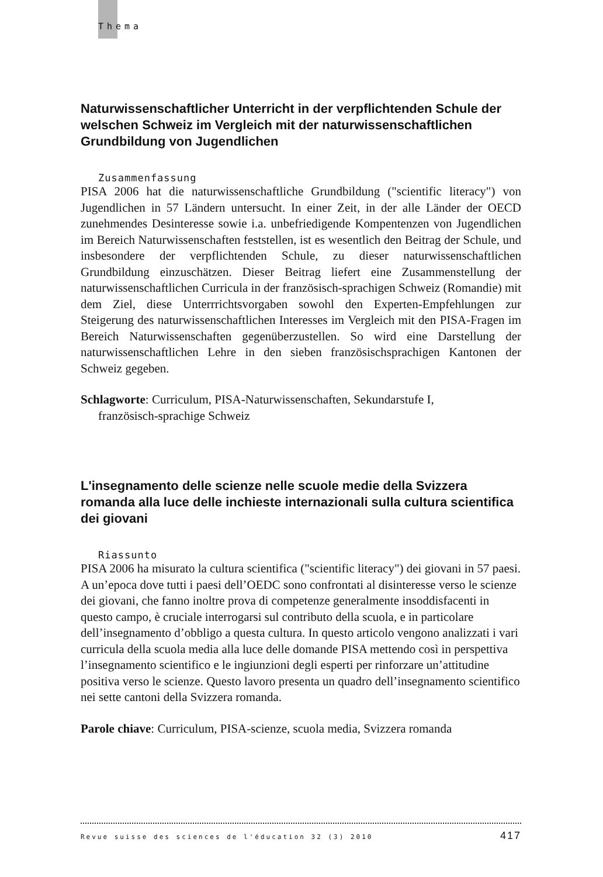Thema
Naturwissenschaftlicher Unterricht in der verpflichtenden Schule der welschen Schweiz im Vergleich mit der naturwissenschaftlichen Grundbildung von Jugendlichen
Zusammenfassung
PISA 2006 hat die naturwissenschaftliche Grundbildung ("scientific literacy") von Jugendlichen in 57 Ländern untersucht. In einer Zeit, in der alle Länder der OECD zunehmendes Desinteresse sowie i.a. unbefriedigende Kompentenzen von Jugendlichen im Bereich Naturwissenschaften feststellen, ist es wesentlich den Beitrag der Schule, und insbesondere der verpflichtenden Schule, zu dieser naturwissenschaftlichen Grundbildung einzuschätzen. Dieser Beitrag liefert eine Zusammenstellung der naturwissenschaftlichen Curricula in der französisch-sprachigen Schweiz (Romandie) mit dem Ziel, diese Unterrrichtsvorgaben sowohl den Experten-Empfehlungen zur Steigerung des naturwissenschaftlichen Interesses im Vergleich mit den PISA-Fragen im Bereich Naturwissenschaften gegenüberzustellen. So wird eine Darstellung der naturwissenschaftlichen Lehre in den sieben französischsprachigen Kantonen der Schweiz gegeben.
Schlagworte: Curriculum, PISA-Naturwissenschaften, Sekundarstufe I,
französisch-sprachige Schweiz
L'insegnamento delle scienze nelle scuole medie della Svizzera romanda alla luce delle inchieste internazionali sulla cultura scientifica dei giovani
Riassunto
PISA 2006 ha misurato la cultura scientifica ("scientific literacy") dei giovani in 57 paesi. A un’epoca dove tutti i paesi dell’OEDC sono confrontati al disinteresse verso le scienze dei giovani, che fanno inoltre prova di competenze generalmente insoddisfacenti in questo campo, è cruciale interrogarsi sul contributo della scuola, e in particolare dell’insegnamento d’obbligo a questa cultura. In questo articolo vengono analizzati i vari curricula della scuola media alla luce delle domande PISA mettendo così in perspettiva l’insegnamento scientifico e le ingiunzioni degli esperti per rinforzare un’attitudine positiva verso le scienze. Questo lavoro presenta un quadro dell’insegnamento scientifico nei sette cantoni della Svizzera romanda.
Parole chiave: Curriculum, PISA-scienze, scuola media, Svizzera romanda
Revue suisse des sciences de l'éducation 32 (3) 2010 417